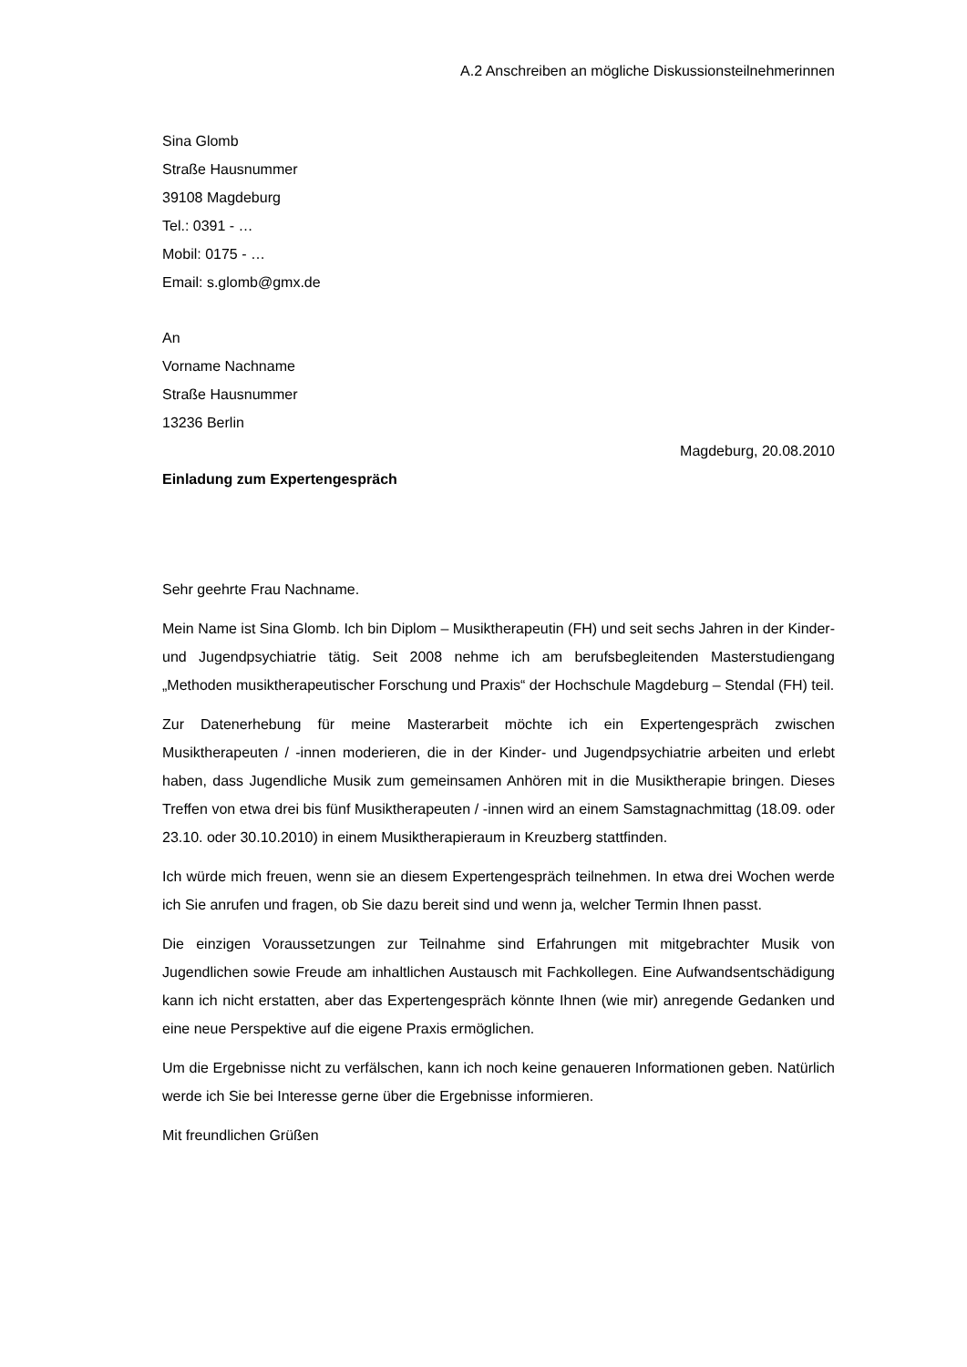A.2 Anschreiben an mögliche Diskussionsteilnehmerinnen
Sina Glomb
Straße Hausnummer
39108 Magdeburg
Tel.: 0391 - …
Mobil: 0175 - …
Email: s.glomb@gmx.de
An
Vorname Nachname
Straße Hausnummer
13236 Berlin
Magdeburg, 20.08.2010
Einladung zum Expertengespräch
Sehr geehrte Frau Nachname.
Mein Name ist Sina Glomb. Ich bin Diplom – Musiktherapeutin (FH) und seit sechs Jahren in der Kinder- und Jugendpsychiatrie tätig. Seit 2008 nehme ich am berufsbegleitenden Masterstudiengang „Methoden musiktherapeutischer Forschung und Praxis“ der Hochschule Magdeburg – Stendal (FH) teil.
Zur Datenerhebung für meine Masterarbeit möchte ich ein Expertengespräch zwischen Musiktherapeuten / -innen moderieren, die in der Kinder- und Jugendpsychiatrie arbeiten und erlebt haben, dass Jugendliche Musik zum gemeinsamen Anhören mit in die Musiktherapie bringen. Dieses Treffen von etwa drei bis fünf Musiktherapeuten / -innen wird an einem Samstagnachmittag (18.09. oder 23.10. oder 30.10.2010) in einem Musiktherapieraum in Kreuzberg stattfinden.
Ich würde mich freuen, wenn sie an diesem Expertengespräch teilnehmen. In etwa drei Wochen werde ich Sie anrufen und fragen, ob Sie dazu bereit sind und wenn ja, welcher Termin Ihnen passt.
Die einzigen Voraussetzungen zur Teilnahme sind Erfahrungen mit mitgebrachter Musik von Jugendlichen sowie Freude am inhaltlichen Austausch mit Fachkollegen. Eine Aufwandsentschädigung kann ich nicht erstatten, aber das Expertengespräch könnte Ihnen (wie mir) anregende Gedanken und eine neue Perspektive auf die eigene Praxis ermöglichen.
Um die Ergebnisse nicht zu verfälschen, kann ich noch keine genaueren Informationen geben. Natürlich werde ich Sie bei Interesse gerne über die Ergebnisse informieren.
Mit freundlichen Grüßen